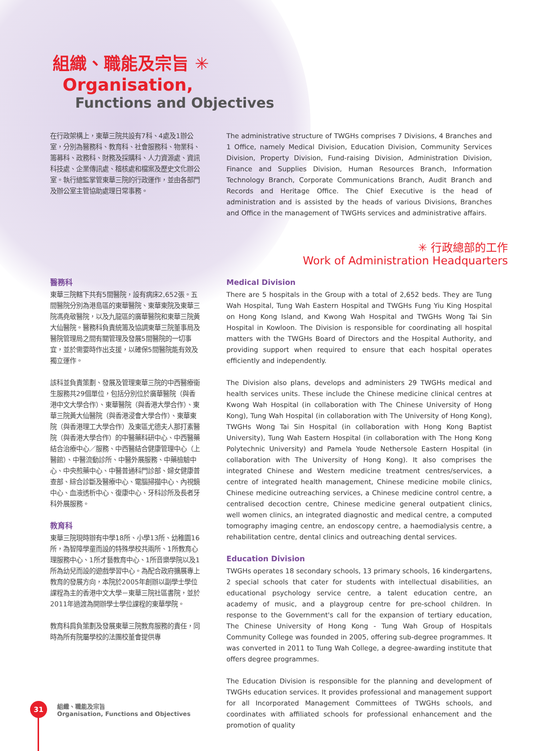組織、職能及宗旨 ✳
Organisation,
Functions and Objectives
在行政架構上，東華三院共設有7科、4處及1辦公室，分別為醫務科、教育科、社會服務科、物業科、籌募科、政務科、財務及採購科、人力資源處、資訊科技處、企業傳訊處、稽核處和檔案及歷史文化辦公室。執行總監掌管東華三院的行政運作，並由各部門及辦公室主管協助處理日常事務。
The administrative structure of TWGHs comprises 7 Divisions, 4 Branches and 1 Office, namely Medical Division, Education Division, Community Services Division, Property Division, Fund-raising Division, Administration Division, Finance and Supplies Division, Human Resources Branch, Information Technology Branch, Corporate Communications Branch, Audit Branch and Records and Heritage Office. The Chief Executive is the head of administration and is assisted by the heads of various Divisions, Branches and Office in the management of TWGHs services and administrative affairs.
✳ 行政總部的工作
Work of Administration Headquarters
醫務科
東華三院轄下共有5間醫院，設有病床2,652張。五間醫院分別為港島區的東華醫院、東華東院及東華三院馮堯敬醫院，以及九龍區的廣華醫院和東華三院黃大仙醫院。醫務科負責統籌及協調東華三院董事局及醫院管理局之間有關管理及發展5間醫院的一切事宜，並於需要時作出支援，以確保5間醫院能有效及獨立運作。
該科並負責策劃、發展及管理東華三院的中西醫療衞生服務共29個單位，包括分別位於廣華醫院（與香港中文大學合作）、東華醫院（與香港大學合作）、東華三院黃大仙醫院（與香港浸會大學合作）、東華東院（與香港理工大學合作）及東區尤德夫人那打素醫院（與香港大學合作）的中醫藥科研中心、中西醫藥結合治療中心／服務、中西醫結合健康管理中心（上醫館）、中醫流動診所、中醫外展服務、中藥檢驗中心、中央煎藥中心、中醫普通科門診部、婦女健康普查部、綜合診斷及醫療中心、電腦掃描中心、內視鏡中心、血液透析中心、復康中心、牙科診所及長者牙科外展服務。
教育科
東華三院現時辦有中學18所、小學13所、幼稚園16所，為智障學童而設的特殊學校共兩所、1所教育心理服務中心、1所才藝教育中心、1所音樂學院以及1所為幼兒而設的遊戲學習中心。為配合政府擴展專上教育的發展方向，本院於2005年創辦以副學士學位課程為主的香港中文大學－東華三院社區書院，並於2011年過渡為開辦學士學位課程的東華學院。
教育科肩負策劃及發展東華三院教育服務的責任，同時為所有院屬學校的法團校董會提供專
Medical Division
There are 5 hospitals in the Group with a total of 2,652 beds. They are Tung Wah Hospital, Tung Wah Eastern Hospital and TWGHs Fung Yiu King Hospital on Hong Kong Island, and Kwong Wah Hospital and TWGHs Wong Tai Sin Hospital in Kowloon. The Division is responsible for coordinating all hospital matters with the TWGHs Board of Directors and the Hospital Authority, and providing support when required to ensure that each hospital operates efficiently and independently.
The Division also plans, develops and administers 29 TWGHs medical and health services units. These include the Chinese medicine clinical centres at Kwong Wah Hospital (in collaboration with The Chinese University of Hong Kong), Tung Wah Hospital (in collaboration with The University of Hong Kong), TWGHs Wong Tai Sin Hospital (in collaboration with Hong Kong Baptist University), Tung Wah Eastern Hospital (in collaboration with The Hong Kong Polytechnic University) and Pamela Youde Nethersole Eastern Hospital (in collaboration with The University of Hong Kong). It also comprises the integrated Chinese and Western medicine treatment centres/services, a centre of integrated health management, Chinese medicine mobile clinics, Chinese medicine outreaching services, a Chinese medicine control centre, a centralised decoction centre, Chinese medicine general outpatient clinics, well women clinics, an integrated diagnostic and medical centre, a computed tomography imaging centre, an endoscopy centre, a haemodialysis centre, a rehabilitation centre, dental clinics and outreaching dental services.
Education Division
TWGHs operates 18 secondary schools, 13 primary schools, 16 kindergartens, 2 special schools that cater for students with intellectual disabilities, an educational psychology service centre, a talent education centre, an academy of music, and a playgroup centre for pre-school children. In response to the Government's call for the expansion of tertiary education, The Chinese University of Hong Kong - Tung Wah Group of Hospitals Community College was founded in 2005, offering sub-degree programmes. It was converted in 2011 to Tung Wah College, a degree-awarding institute that offers degree programmes.
The Education Division is responsible for the planning and development of TWGHs education services. It provides professional and management support for all Incorporated Management Committees of TWGHs schools, and coordinates with affiliated schools for professional enhancement and the promotion of quality
31
組織、職能及宗旨
Organisation, Functions and Objectives